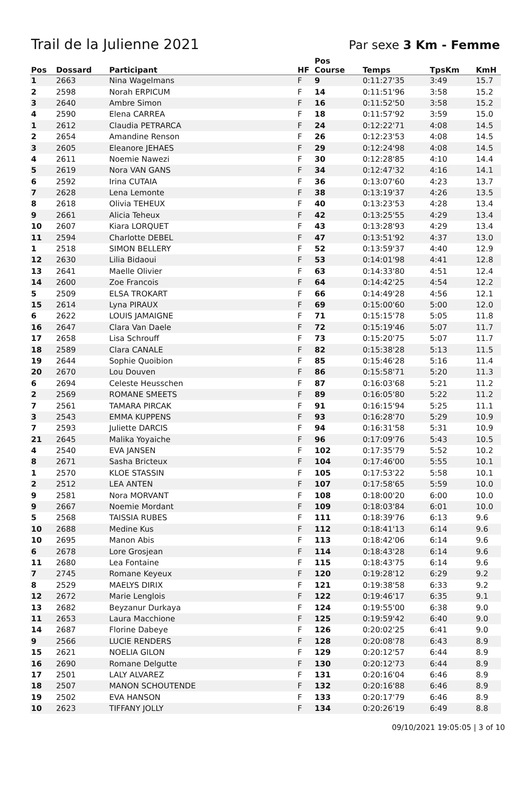Trail de la Julienne 2021
Par sexe 3 Km - Femme
| Pos | Dossard | Participant | HF | Pos Course | Temps | TpsKm | KmH |
| --- | --- | --- | --- | --- | --- | --- | --- |
| 1 | 2663 | Nina Wagelmans | F | 9 | 0:11:27'35 | 3:49 | 15.7 |
| 2 | 2598 | Norah ERPICUM | F | 14 | 0:11:51'96 | 3:58 | 15.2 |
| 3 | 2640 | Ambre Simon | F | 16 | 0:11:52'50 | 3:58 | 15.2 |
| 4 | 2590 | Elena CARREA | F | 18 | 0:11:57'92 | 3:59 | 15.0 |
| 1 | 2612 | Claudia PETRARCA | F | 24 | 0:12:22'71 | 4:08 | 14.5 |
| 2 | 2654 | Amandine Renson | F | 26 | 0:12:23'53 | 4:08 | 14.5 |
| 3 | 2605 | Eleanore JEHAES | F | 29 | 0:12:24'98 | 4:08 | 14.5 |
| 4 | 2611 | Noemie Nawezi | F | 30 | 0:12:28'85 | 4:10 | 14.4 |
| 5 | 2619 | Nora VAN GANS | F | 34 | 0:12:47'32 | 4:16 | 14.1 |
| 6 | 2592 | Irina CUTAIA | F | 36 | 0:13:07'60 | 4:23 | 13.7 |
| 7 | 2628 | Lena Lemonte | F | 38 | 0:13:19'37 | 4:26 | 13.5 |
| 8 | 2618 | Olivia TEHEUX | F | 40 | 0:13:23'53 | 4:28 | 13.4 |
| 9 | 2661 | Alicia Teheux | F | 42 | 0:13:25'55 | 4:29 | 13.4 |
| 10 | 2607 | Kiara LORQUET | F | 43 | 0:13:28'93 | 4:29 | 13.4 |
| 11 | 2594 | Charlotte DEBEL | F | 47 | 0:13:51'92 | 4:37 | 13.0 |
| 1 | 2518 | SIMON BELLERY | F | 52 | 0:13:59'37 | 4:40 | 12.9 |
| 12 | 2630 | Lilia Bidaoui | F | 53 | 0:14:01'98 | 4:41 | 12.8 |
| 13 | 2641 | Maelle Olivier | F | 63 | 0:14:33'80 | 4:51 | 12.4 |
| 14 | 2600 | Zoe Francois | F | 64 | 0:14:42'25 | 4:54 | 12.2 |
| 5 | 2509 | ELSA TROKART | F | 66 | 0:14:49'28 | 4:56 | 12.1 |
| 15 | 2614 | Lyna PIRAUX | F | 69 | 0:15:00'60 | 5:00 | 12.0 |
| 6 | 2622 | LOUIS JAMAIGNE | F | 71 | 0:15:15'78 | 5:05 | 11.8 |
| 16 | 2647 | Clara Van Daele | F | 72 | 0:15:19'46 | 5:07 | 11.7 |
| 17 | 2658 | Lisa Schrouff | F | 73 | 0:15:20'75 | 5:07 | 11.7 |
| 18 | 2589 | Clara CANALE | F | 82 | 0:15:38'28 | 5:13 | 11.5 |
| 19 | 2644 | Sophie Quoibion | F | 85 | 0:15:46'28 | 5:16 | 11.4 |
| 20 | 2670 | Lou Douven | F | 86 | 0:15:58'71 | 5:20 | 11.3 |
| 6 | 2694 | Celeste Heusschen | F | 87 | 0:16:03'68 | 5:21 | 11.2 |
| 2 | 2569 | ROMANE SMEETS | F | 89 | 0:16:05'80 | 5:22 | 11.2 |
| 7 | 2561 | TAMARA PIRCAK | F | 91 | 0:16:15'94 | 5:25 | 11.1 |
| 3 | 2543 | EMMA KUPPENS | F | 93 | 0:16:28'70 | 5:29 | 10.9 |
| 7 | 2593 | Juliette DARCIS | F | 94 | 0:16:31'58 | 5:31 | 10.9 |
| 21 | 2645 | Malika Yoyaiche | F | 96 | 0:17:09'76 | 5:43 | 10.5 |
| 4 | 2540 | EVA JANSEN | F | 102 | 0:17:35'79 | 5:52 | 10.2 |
| 8 | 2671 | Sasha Bricteux | F | 104 | 0:17:46'00 | 5:55 | 10.1 |
| 1 | 2570 | KLOE STASSIN | F | 105 | 0:17:53'22 | 5:58 | 10.1 |
| 2 | 2512 | LEA ANTEN | F | 107 | 0:17:58'65 | 5:59 | 10.0 |
| 9 | 2581 | Nora MORVANT | F | 108 | 0:18:00'20 | 6:00 | 10.0 |
| 9 | 2667 | Noemie Mordant | F | 109 | 0:18:03'84 | 6:01 | 10.0 |
| 5 | 2568 | TAISSIA RUBES | F | 111 | 0:18:39'76 | 6:13 | 9.6 |
| 10 | 2688 | Medine Kus | F | 112 | 0:18:41'13 | 6:14 | 9.6 |
| 10 | 2695 | Manon Abis | F | 113 | 0:18:42'06 | 6:14 | 9.6 |
| 6 | 2678 | Lore Grosjean | F | 114 | 0:18:43'28 | 6:14 | 9.6 |
| 11 | 2680 | Lea Fontaine | F | 115 | 0:18:43'75 | 6:14 | 9.6 |
| 7 | 2745 | Romane Keyeux | F | 120 | 0:19:28'12 | 6:29 | 9.2 |
| 8 | 2529 | MAELYS DIRIX | F | 121 | 0:19:38'58 | 6:33 | 9.2 |
| 12 | 2672 | Marie Lenglois | F | 122 | 0:19:46'17 | 6:35 | 9.1 |
| 13 | 2682 | Beyzanur Durkaya | F | 124 | 0:19:55'00 | 6:38 | 9.0 |
| 11 | 2653 | Laura Macchione | F | 125 | 0:19:59'42 | 6:40 | 9.0 |
| 14 | 2687 | Florine Dabeye | F | 126 | 0:20:02'25 | 6:41 | 9.0 |
| 9 | 2566 | LUCIE RENDERS | F | 128 | 0:20:08'78 | 6:43 | 8.9 |
| 15 | 2621 | NOELIA GILON | F | 129 | 0:20:12'57 | 6:44 | 8.9 |
| 16 | 2690 | Romane Delgutte | F | 130 | 0:20:12'73 | 6:44 | 8.9 |
| 17 | 2501 | LALY ALVAREZ | F | 131 | 0:20:16'04 | 6:46 | 8.9 |
| 18 | 2507 | MANON SCHOUTENDE | F | 132 | 0:20:16'88 | 6:46 | 8.9 |
| 19 | 2502 | EVA HANSON | F | 133 | 0:20:17'79 | 6:46 | 8.9 |
| 10 | 2623 | TIFFANY JOLLY | F | 134 | 0:20:26'19 | 6:49 | 8.8 |
09/10/2021 19:05:05 | 3 of 10